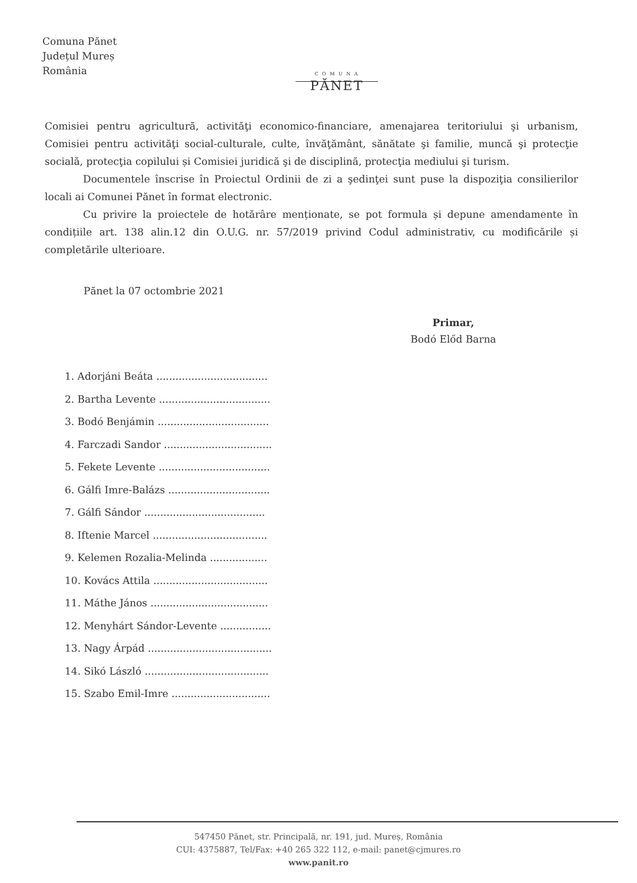Comuna Pănet
Județul Mureș
România
C O M U N A
PĂNET
Comisiei pentru agricultură, activităţi economico-financiare, amenajarea teritoriului şi urbanism, Comisiei pentru activităţi social-culturale, culte, învăţământ, sănătate şi familie, muncă şi protecţie socială, protecţia copilului și Comisiei juridică şi de disciplină, protecţia mediului şi turism.
Documentele înscrise în Proiectul Ordinii de zi a şedinţei sunt puse la dispoziţia consilierilor locali ai Comunei Pănet în format electronic.
Cu privire la proiectele de hotărâre menționate, se pot formula și depune amendamente în condițiile art. 138 alin.12 din O.U.G. nr. 57/2019 privind Codul administrativ, cu modificările și completările ulterioare.
Pănet la 07 octombrie 2021
Primar,
Bodó Előd Barna
1. Adorjáni Beáta ...................................
2. Bartha Levente ...................................
3. Bodó Benjámin ...................................
4. Farczadi Sandor ..................................
5. Fekete Levente ...................................
6. Gálfi Imre-Balázs ................................
7. Gálfi Sándor ......................................
8. Iftenie Marcel ....................................
9. Kelemen Rozalia-Melinda ..................
10. Kovács Attila ....................................
11. Máthe János .....................................
12. Menyhárt Sándor-Levente ................
13. Nagy Árpád .......................................
14. Sikó László .......................................
15. Szabo Emil-Imre ...............................
547450 Pănet, str. Principală, nr. 191, jud. Mureș, România
CUI: 4375887, Tel/Fax: +40 265 322 112, e-mail: panet@cjmures.ro
www.panit.ro